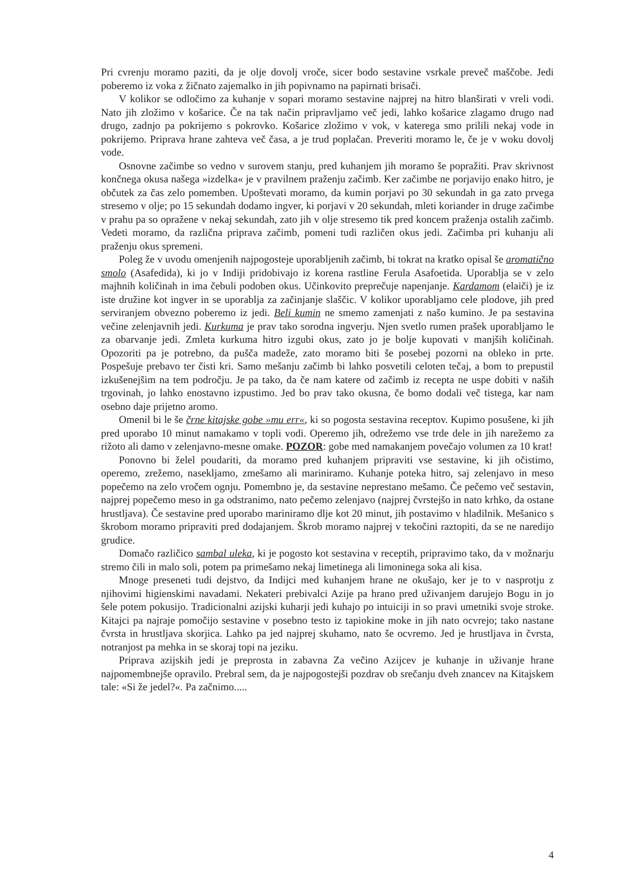Pri cvrenju moramo paziti, da je olje dovolj vroče, sicer bodo sestavine vsrkale preveč maščobe. Jedi poberemo iz voka z žičnato zajemalko in jih popivnamo na papirnati brisači.
V kolikor se odločimo za kuhanje v sopari moramo sestavine najprej na hitro blanširati v vreli vodi. Nato jih zložimo v košarice. Če na tak način pripravljamo več jedi, lahko košarice zlagamo drugo nad drugo, zadnjo pa pokrijemo s pokrovko. Košarice zložimo v vok, v katerega smo prilili nekaj vode in pokrijemo. Priprava hrane zahteva več časa, a je trud poplačan. Preveriti moramo le, če je v woku dovolj vode.
Osnovne začimbe so vedno v surovem stanju, pred kuhanjem jih moramo še popražiti. Prav skrivnost končnega okusa našega »izdelka« je v pravilnem praženju začimb. Ker začimbe ne porjavijo enako hitro, je občutek za čas zelo pomemben. Upoštevati moramo, da kumin porjavi po 30 sekundah in ga zato prvega stresemo v olje; po 15 sekundah dodamo ingver, ki porjavi v 20 sekundah, mleti koriander in druge začimbe v prahu pa so opražene v nekaj sekundah, zato jih v olje stresemo tik pred koncem praženja ostalih začimb. Vedeti moramo, da različna priprava začimb, pomeni tudi različen okus jedi. Začimba pri kuhanju ali praženju okus spremeni.
Poleg že v uvodu omenjenih najpogosteje uporabljenih začimb, bi tokrat na kratko opisal še aromatično smolo (Asafedida), ki jo v Indiji pridobivajo iz korena rastline Ferula Asafoetida. Uporablja se v zelo majhnih količinah in ima čebuli podoben okus. Učinkovito preprečuje napenjanje. Kardamom (elaiči) je iz iste družine kot ingver in se uporablja za začinjanje slaščic. V kolikor uporabljamo cele plodove, jih pred serviranjem obvezno poberemo iz jedi. Beli kumin ne smemo zamenjati z našo kumino. Je pa sestavina večine zelenjavnih jedi. Kurkuma je prav tako sorodna ingverju. Njen svetlo rumen prašek uporabljamo le za obarvanje jedi. Zmleta kurkuma hitro izgubi okus, zato jo je bolje kupovati v manjših količinah. Opozoriti pa je potrebno, da pušča madeže, zato moramo biti še posebej pozorni na obleko in prte. Pospešuje prebavo ter čisti kri. Samo mešanju začimb bi lahko posvetili celoten tečaj, a bom to prepustil izkušenejšim na tem področju. Je pa tako, da če nam katere od začimb iz recepta ne uspe dobiti v naših trgovinah, jo lahko enostavno izpustimo. Jed bo prav tako okusna, če bomo dodali več tistega, kar nam osebno daje prijetno aromo.
Omenil bi le še črne kitajske gobe »mu err«, ki so pogosta sestavina receptov. Kupimo posušene, ki jih pred uporabo 10 minut namakamo v topli vodi. Operemo jih, odrežemo vse trde dele in jih narežemo za rižoto ali damo v zelenjavno-mesne omake. POZOR: gobe med namakanjem povečajo volumen za 10 krat!
Ponovno bi želel poudariti, da moramo pred kuhanjem pripraviti vse sestavine, ki jih očistimo, operemo, zrežemo, nasekljamo, zmešamo ali mariniramo. Kuhanje poteka hitro, saj zelenjavo in meso popečemo na zelo vročem ognju. Pomembno je, da sestavine neprestano mešamo. Če pečemo več sestavin, najprej popečemo meso in ga odstranimo, nato pečemo zelenjavo (najprej čvrstejšo in nato krhko, da ostane hrustljava). Če sestavine pred uporabo mariniramo dlje kot 20 minut, jih postavimo v hladilnik. Mešanico s škrobom moramo pripraviti pred dodajanjem. Škrob moramo najprej v tekočini raztopiti, da se ne naredijo grudice.
Domačo različico sambal uleka, ki je pogosto kot sestavina v receptih, pripravimo tako, da v možnarju stremo čili in malo soli, potem pa primešamo nekaj limetinega ali limoninega soka ali kisa.
Mnoge preseneti tudi dejstvo, da Indijci med kuhanjem hrane ne okušajo, ker je to v nasprotju z njihovimi higienskimi navadami. Nekateri prebivalci Azije pa hrano pred uživanjem darujejo Bogu in jo šele potem pokusijo. Tradicionalni azijski kuharji jedi kuhajo po intuiciji in so pravi umetniki svoje stroke. Kitajci pa najraje pomočijo sestavine v posebno testo iz tapiokine moke in jih nato ocvrejo; tako nastane čvrsta in hrustljava skorjica. Lahko pa jed najprej skuhamo, nato še ocvremo. Jed je hrustljava in čvrsta, notranjost pa mehka in se skoraj topi na jeziku.
Priprava azijskih jedi je preprosta in zabavna Za večino Azijcev je kuhanje in uživanje hrane najpomembnejše opravilo. Prebral sem, da je najpogostejši pozdrav ob srečanju dveh znancev na Kitajskem tale: «Si že jedel?«. Pa začnimo.....
4